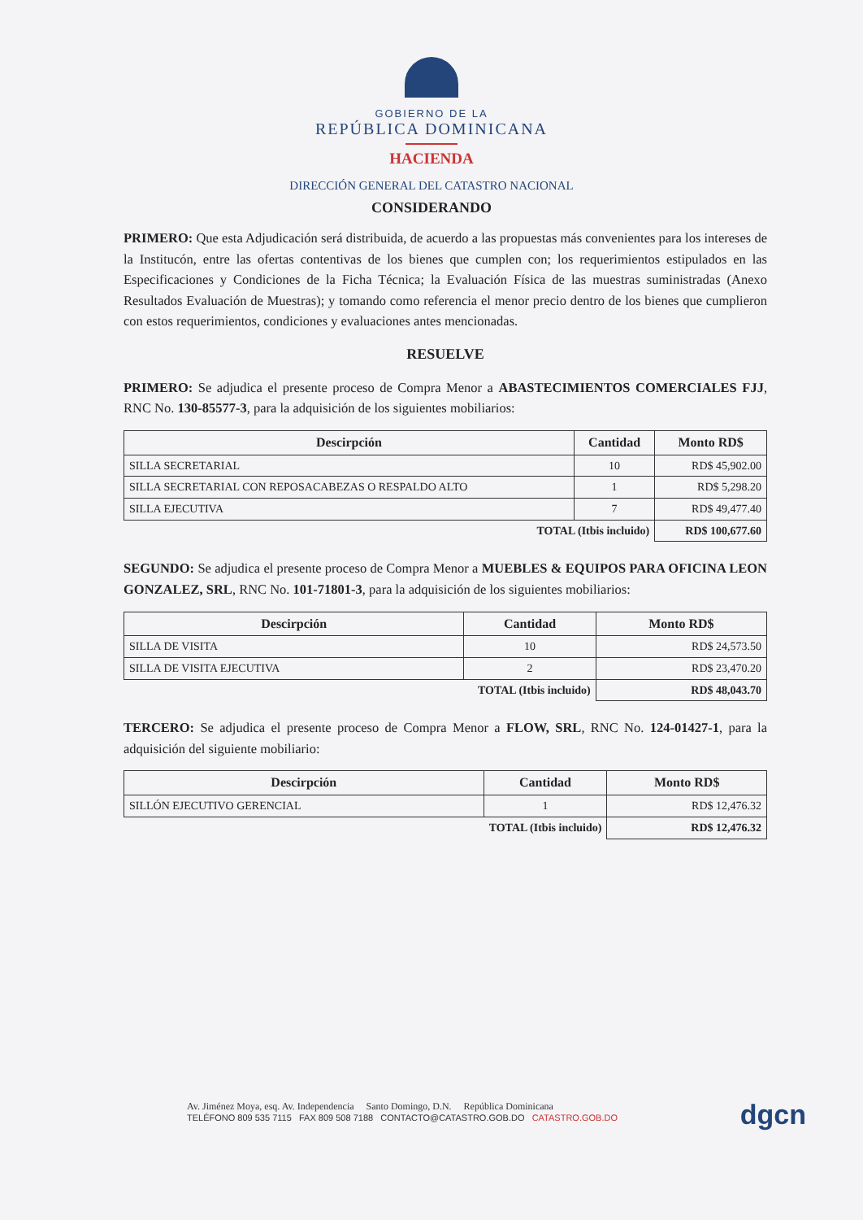GOBIERNO DE LA
REPÚBLICA DOMINICANA
HACIENDA
DIRECCIÓN GENERAL DEL CATASTRO NACIONAL
CONSIDERANDO
PRIMERO: Que esta Adjudicación será distribuida, de acuerdo a las propuestas más convenientes para los intereses de la Institucón, entre las ofertas contentivas de los bienes que cumplen con; los requerimientos estipulados en las Especificaciones y Condiciones de la Ficha Técnica; la Evaluación Física de las muestras suministradas (Anexo Resultados Evaluación de Muestras); y tomando como referencia el menor precio dentro de los bienes que cumplieron con estos requerimientos, condiciones y evaluaciones antes mencionadas.
RESUELVE
PRIMERO: Se adjudica el presente proceso de Compra Menor a ABASTECIMIENTOS COMERCIALES FJJ, RNC No. 130-85577-3, para la adquisición de los siguientes mobiliarios:
| Descirpción | Cantidad | Monto RD$ |
| --- | --- | --- |
| SILLA SECRETARIAL | 10 | RD$ 45,902.00 |
| SILLA SECRETARIAL CON REPOSACABEZAS O RESPALDO ALTO | 1 | RD$ 5,298.20 |
| SILLA EJECUTIVA | 7 | RD$ 49,477.40 |
| TOTAL (Itbis incluido) | | RD$ 100,677.60 |
SEGUNDO: Se adjudica el presente proceso de Compra Menor a MUEBLES & EQUIPOS PARA OFICINA LEON GONZALEZ, SRL, RNC No. 101-71801-3, para la adquisición de los siguientes mobiliarios:
| Descirpción | Cantidad | Monto RD$ |
| --- | --- | --- |
| SILLA DE VISITA | 10 | RD$ 24,573.50 |
| SILLA DE VISITA EJECUTIVA | 2 | RD$ 23,470.20 |
| TOTAL (Itbis incluido) | | RD$ 48,043.70 |
TERCERO: Se adjudica el presente proceso de Compra Menor a FLOW, SRL, RNC No. 124-01427-1, para la adquisición del siguiente mobiliario:
| Descirpción | Cantidad | Monto RD$ |
| --- | --- | --- |
| SILLÓN EJECUTIVO GERENCIAL | 1 | RD$ 12,476.32 |
| TOTAL (Itbis incluido) | | RD$ 12,476.32 |
Av. Jiménez Moya, esq. Av. Independencia Santo Domingo, D.N. República Dominicana
TELÉFONO 809 535 7115 FAX 809 508 7188 CONTACTO@CATASTRO.GOB.DO CATASTRO.GOB.DO
dgcn